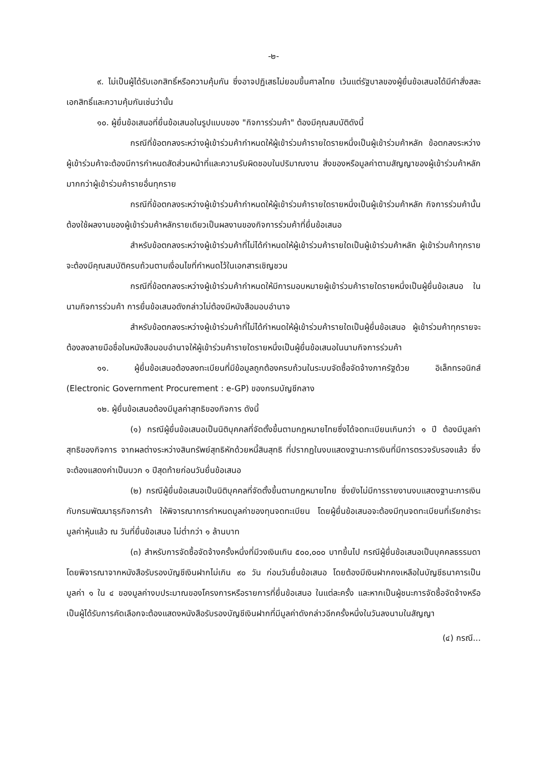-๒-
๙. ไม่เป็นผู้ได้รับเอกสิทธิ์หรือความคุ้มกัน ซึ่งอาจปฏิเสธไม่ยอมขึ้นศาลไทย เว้นแต่รัฐบาลของผู้ยื่นข้อเสนอได้มีคำสั่งสละเอกสิทธิ์และความคุ้มกันเช่นว่านั้น
๑๐. ผู้ยื่นข้อเสนอที่ยื่นข้อเสนอในรูปแบบของ "กิจการร่วมค้า" ต้องมีคุณสมบัติดังนี้
กรณีที่ข้อตกลงระหว่างผู้เข้าร่วมค้ากำหนดให้ผู้เข้าร่วมค้ารายใดรายหนึ่งเป็นผู้เข้าร่วมค้าหลัก ข้อตกลงระหว่างผู้เข้าร่วมค้าจะต้องมีการกำหนดสัดส่วนหน้าที่และความรับผิดชอบในปริมาณงาน สิ่งของหรือมูลค่าตามสัญญาของผู้เข้าร่วมค้าหลักมากกว่าผู้เข้าร่วมค้ารายอื่นทุกราย
กรณีที่ข้อตกลงระหว่างผู้เข้าร่วมค้ากำหนดให้ผู้เข้าร่วมค้ารายใดรายหนึ่งเป็นผู้เข้าร่วมค้าหลัก กิจการร่วมค้านั้นต้องใช้ผลงานของผู้เข้าร่วมค้าหลักรายเดียวเป็นผลงานของกิจการร่วมค้าที่ยื่นข้อเสนอ
สำหรับข้อตกลงระหว่างผู้เข้าร่วมค้าที่ไม่ได้กำหนดให้ผู้เข้าร่วมค้ารายใดเป็นผู้เข้าร่วมค้าหลัก ผู้เข้าร่วมค้าทุกรายจะต้องมีคุณสมบัติครบถ้วนตามเงื่อนไขที่กำหนดไว้ในเอกสารเชิญชวน
กรณีที่ข้อตกลงระหว่างผู้เข้าร่วมค้ากำหนดให้มีการมอบหมายผู้เข้าร่วมค้ารายใดรายหนึ่งเป็นผู้ยื่นข้อเสนอ ในนามกิจการร่วมค้า การยื่นข้อเสนอดังกล่าวไม่ต้องมีหนังสือมอบอำนาจ
สำหรับข้อตกลงระหว่างผู้เข้าร่วมค้าที่ไม่ได้กำหนดให้ผู้เข้าร่วมค้ารายใดเป็นผู้ยื่นข้อเสนอ ผู้เข้าร่วมค้าทุกรายจะต้องลงลายมือชื่อในหนังสือมอบอำนาจให้ผู้เข้าร่วมค้ารายใดรายหนึ่งเป็นผู้ยื่นข้อเสนอในนามกิจการร่วมค้า
๑๑. ผู้ยื่นข้อเสนอต้องลงทะเบียนที่มีข้อมูลถูกต้องครบถ้วนในระบบจัดซื้อจัดจ้างภาครัฐด้วย อิเล็กทรอนิกส์ (Electronic Government Procurement : e-GP) ของกรมบัญชีกลาง
๑๒. ผู้ยื่นข้อเสนอต้องมีมูลค่าสุทธิของกิจการ ดังนี้
(๑) กรณีผู้ยื่นข้อเสนอเป็นนิติบุคคลที่จัดตั้งขึ้นตามกฎหมายไทยซึ่งได้จดทะเบียนเกินกว่า ๑ ปี ต้องมีมูลค่าสุทธิของกิจการ จากผลต่างระหว่างสินทรัพย์สุทธิหักด้วยหนี้สินสุทธิ ที่ปรากฏในงบแสดงฐานะการเงินที่มีการตรวจรับรองแล้ว ซึ่งจะต้องแสดงค่าเป็นบวก ๑ ปีสุดท้ายก่อนวันยื่นข้อเสนอ
(๒) กรณีผู้ยื่นข้อเสนอเป็นนิติบุคคลที่จัดตั้งขึ้นตามกฎหมายไทย ซึ่งยังไม่มีการรายงานงบแสดงฐานะการเงินกับกรมพัฒนาธุรกิจการค้า ให้พิจารณาการกำหนดมูลค่าของทุนจดทะเบียน โดยผู้ยื่นข้อเสนอจะต้องมีทุนจดทะเบียนที่เรียกชำระมูลค่าหุ้นแล้ว ณ วันที่ยื่นข้อเสนอ ไม่ต่ำกว่า ๑ ล้านบาท
(๓) สำหรับการจัดซื้อจัดจ้างครั้งหนึ่งที่มีวงเงินเกิน ๕๐๐,๐๐๐ บาทขึ้นไป กรณีผู้ยื่นข้อเสนอเป็นบุคคลธรรมดา โดยพิจารณาจากหนังสือรับรองบัญชีเงินฝากไม่เกิน ๙๐ วัน ก่อนวันยื่นข้อเสนอ โดยต้องมีเงินฝากคงเหลือในบัญชีธนาคารเป็นมูลค่า ๑ ใน ๔ ของมูลค่างบประมาณของโครงการหรือรายการที่ยื่นข้อเสนอ ในแต่ละครั้ง และหากเป็นผู้ชนะการจัดซื้อจัดจ้างหรือเป็นผู้ได้รับการคัดเลือกจะต้องแสดงหนังสือรับรองบัญชีเงินฝากที่มีมูลค่าดังกล่าวอีกครั้งหนึ่งในวันลงนามในสัญญา
(๔) กรณี...